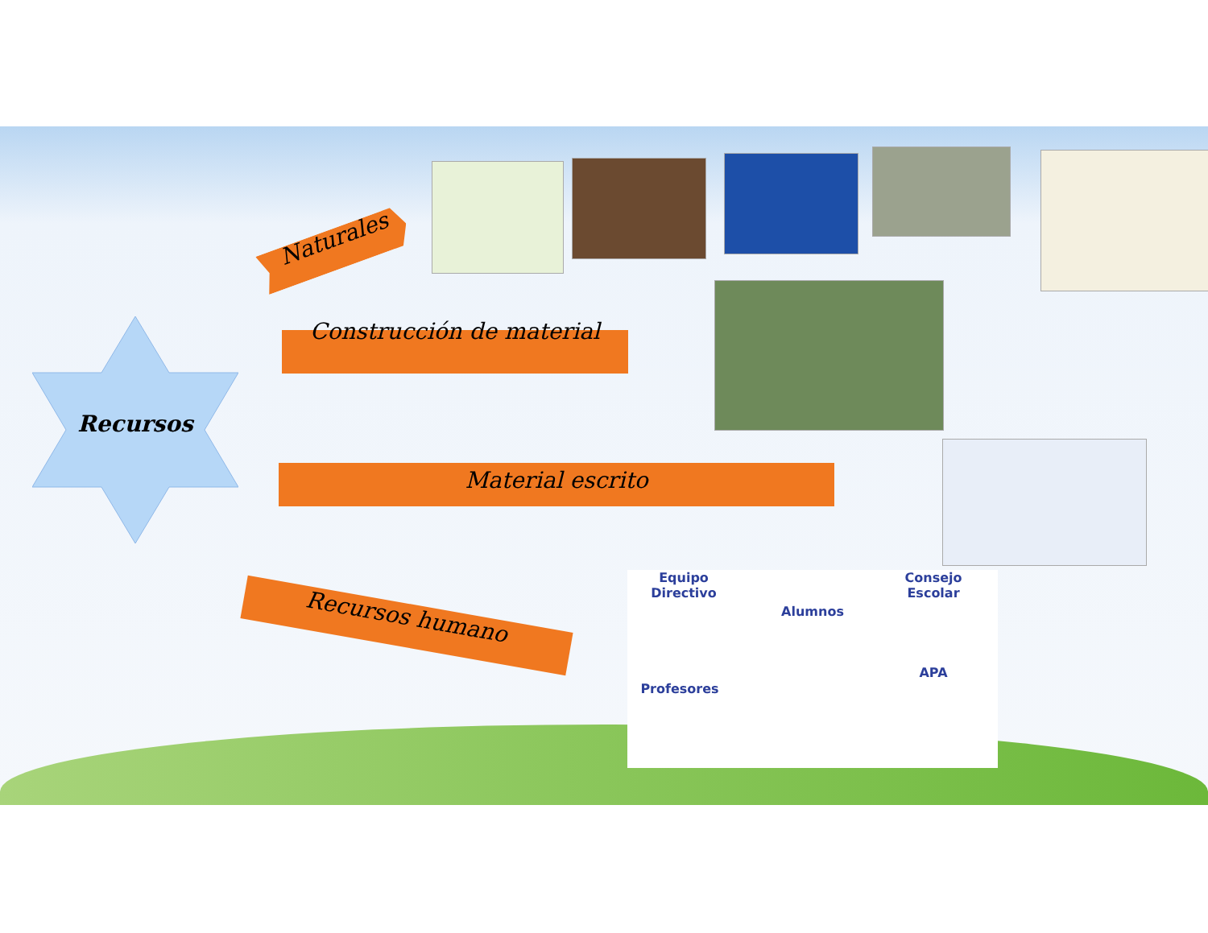Recursos
Naturales
Construcción de material
Material escrito
Recursos humano
Equipo Directivo
Alumnos
Consejo Escolar
Profesores
APA